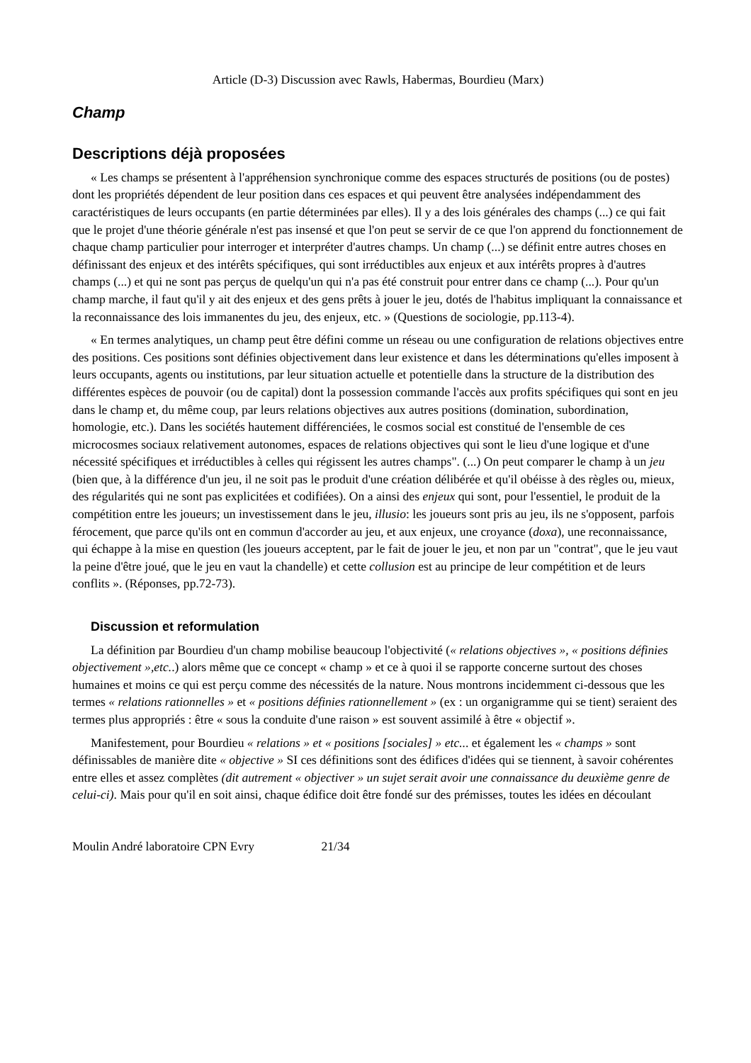Article (D-3) Discussion avec Rawls, Habermas, Bourdieu (Marx)
Champ
Descriptions déjà proposées
« Les champs se présentent à l'appréhension synchronique comme des espaces structurés de positions (ou de postes) dont les propriétés dépendent de leur position dans ces espaces et qui peuvent être analysées indépendamment des caractéristiques de leurs occupants (en partie déterminées par elles). Il y a des lois générales des champs (...) ce qui fait que le projet d'une théorie générale n'est pas insensé et que l'on peut se servir de ce que l'on apprend du fonctionnement de chaque champ particulier pour interroger et interpréter d'autres champs. Un champ (...) se définit entre autres choses en définissant des enjeux et des intérêts spécifiques, qui sont irréductibles aux enjeux et aux intérêts propres à d'autres champs (...) et qui ne sont pas perçus de quelqu'un qui n'a pas été construit pour entrer dans ce champ (...). Pour qu'un champ marche, il faut qu'il y ait des enjeux et des gens prêts à jouer le jeu, dotés de l'habitus impliquant la connaissance et la reconnaissance des lois immanentes du jeu, des enjeux, etc. » (Questions de sociologie, pp.113-4).
« En termes analytiques, un champ peut être défini comme un réseau ou une configuration de relations objectives entre des positions. Ces positions sont définies objectivement dans leur existence et dans les déterminations qu'elles imposent à leurs occupants, agents ou institutions, par leur situation actuelle et potentielle dans la structure de la distribution des différentes espèces de pouvoir (ou de capital) dont la possession commande l'accès aux profits spécifiques qui sont en jeu dans le champ et, du même coup, par leurs relations objectives aux autres positions (domination, subordination, homologie, etc.). Dans les sociétés hautement différenciées, le cosmos social est constitué de l'ensemble de ces microcosmes sociaux relativement autonomes, espaces de relations objectives qui sont le lieu d'une logique et d'une nécessité spécifiques et irréductibles à celles qui régissent les autres champs". (...) On peut comparer le champ à un jeu (bien que, à la différence d'un jeu, il ne soit pas le produit d'une création délibérée et qu'il obéisse à des règles ou, mieux, des régularités qui ne sont pas explicitées et codifiées). On a ainsi des enjeux qui sont, pour l'essentiel, le produit de la compétition entre les joueurs; un investissement dans le jeu, illusio: les joueurs sont pris au jeu, ils ne s'opposent, parfois férocement, que parce qu'ils ont en commun d'accorder au jeu, et aux enjeux, une croyance (doxa), une reconnaissance, qui échappe à la mise en question (les joueurs acceptent, par le fait de jouer le jeu, et non par un "contrat", que le jeu vaut la peine d'être joué, que le jeu en vaut la chandelle) et cette collusion est au principe de leur compétition et de leurs conflits ». (Réponses, pp.72-73).
Discussion et reformulation
La définition par Bourdieu d'un champ mobilise beaucoup l'objectivité (« relations objectives », « positions définies objectivement »,etc..) alors même que ce concept « champ » et ce à quoi il se rapporte concerne surtout des choses humaines et moins ce qui est perçu comme des nécessités de la nature. Nous montrons incidemment ci-dessous que les termes « relations rationnelles » et « positions définies rationnellement » (ex : un organigramme qui se tient) seraient des termes plus appropriés : être « sous la conduite d'une raison » est souvent assimilé à être « objectif ».
Manifestement, pour Bourdieu « relations » et « positions [sociales] » etc... et également les « champs » sont définissables de manière dite « objective » SI ces définitions sont des édifices d'idées qui se tiennent, à savoir cohérentes entre elles et assez complètes (dit autrement « objectiver » un sujet serait avoir une connaissance du deuxième genre de celui-ci). Mais pour qu'il en soit ainsi, chaque édifice doit être fondé sur des prémisses, toutes les idées en découlant
Moulin André laboratoire CPN Evry 21/34